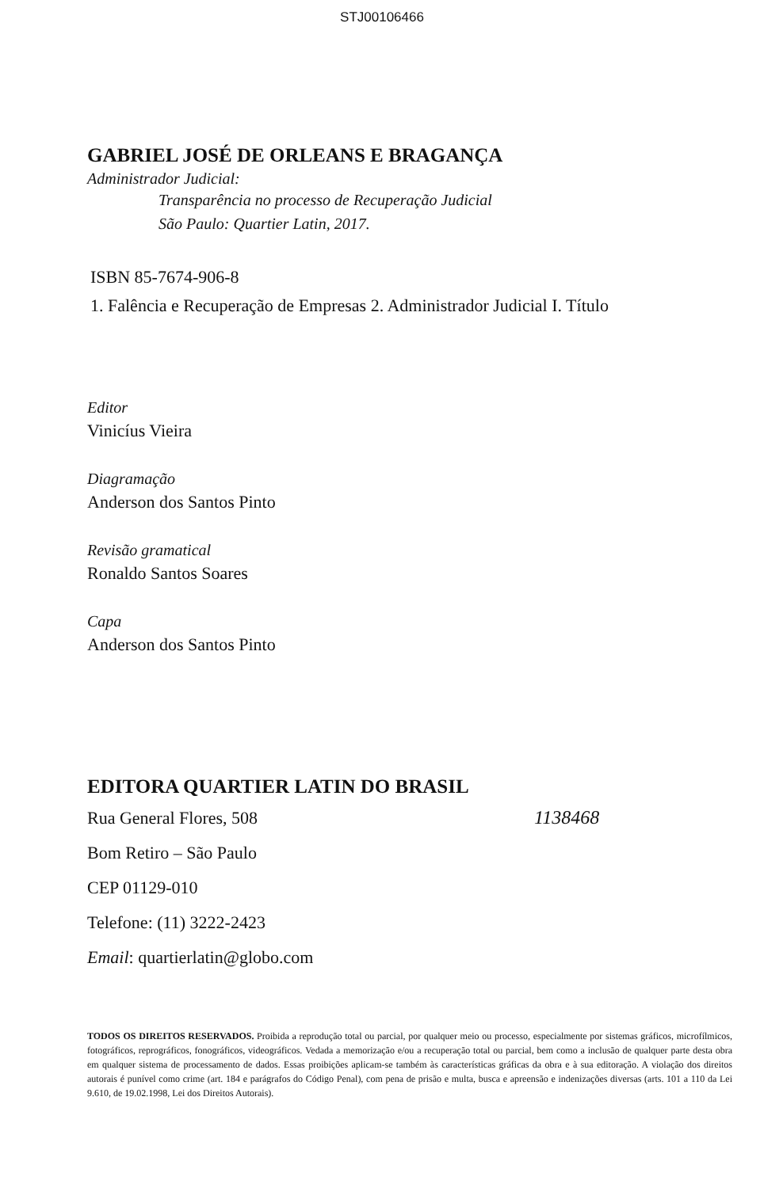STJ00106466
GABRIEL JOSÉ DE ORLEANS E BRAGANÇA
Administrador Judicial:
Transparência no processo de Recuperação Judicial
São Paulo: Quartier Latin, 2017.
ISBN 85-7674-906-8
1. Falência e Recuperação de Empresas 2. Administrador Judicial I. Título
Editor
Vinicíus Vieira
Diagramação
Anderson dos Santos Pinto
Revisão gramatical
Ronaldo Santos Soares
Capa
Anderson dos Santos Pinto
EDITORA QUARTIER LATIN DO BRASIL
Rua General Flores, 508
Bom Retiro – São Paulo
CEP 01129-010
Telefone: (11) 3222-2423
Email: quartierlatin@globo.com
1138468
TODOS OS DIREITOS RESERVADOS. Proibida a reprodução total ou parcial, por qualquer meio ou processo, especialmente por sistemas gráficos, microfílmicos, fotográficos, reprográficos, fonográficos, videográficos. Vedada a memorização e/ou a recuperação total ou parcial, bem como a inclusão de qualquer parte desta obra em qualquer sistema de processamento de dados. Essas proibições aplicam-se também às características gráficas da obra e à sua editoração. A violação dos direitos autorais é punível como crime (art. 184 e parágrafos do Código Penal), com pena de prisão e multa, busca e apreensão e indenizações diversas (arts. 101 a 110 da Lei 9.610, de 19.02.1998, Lei dos Direitos Autorais).